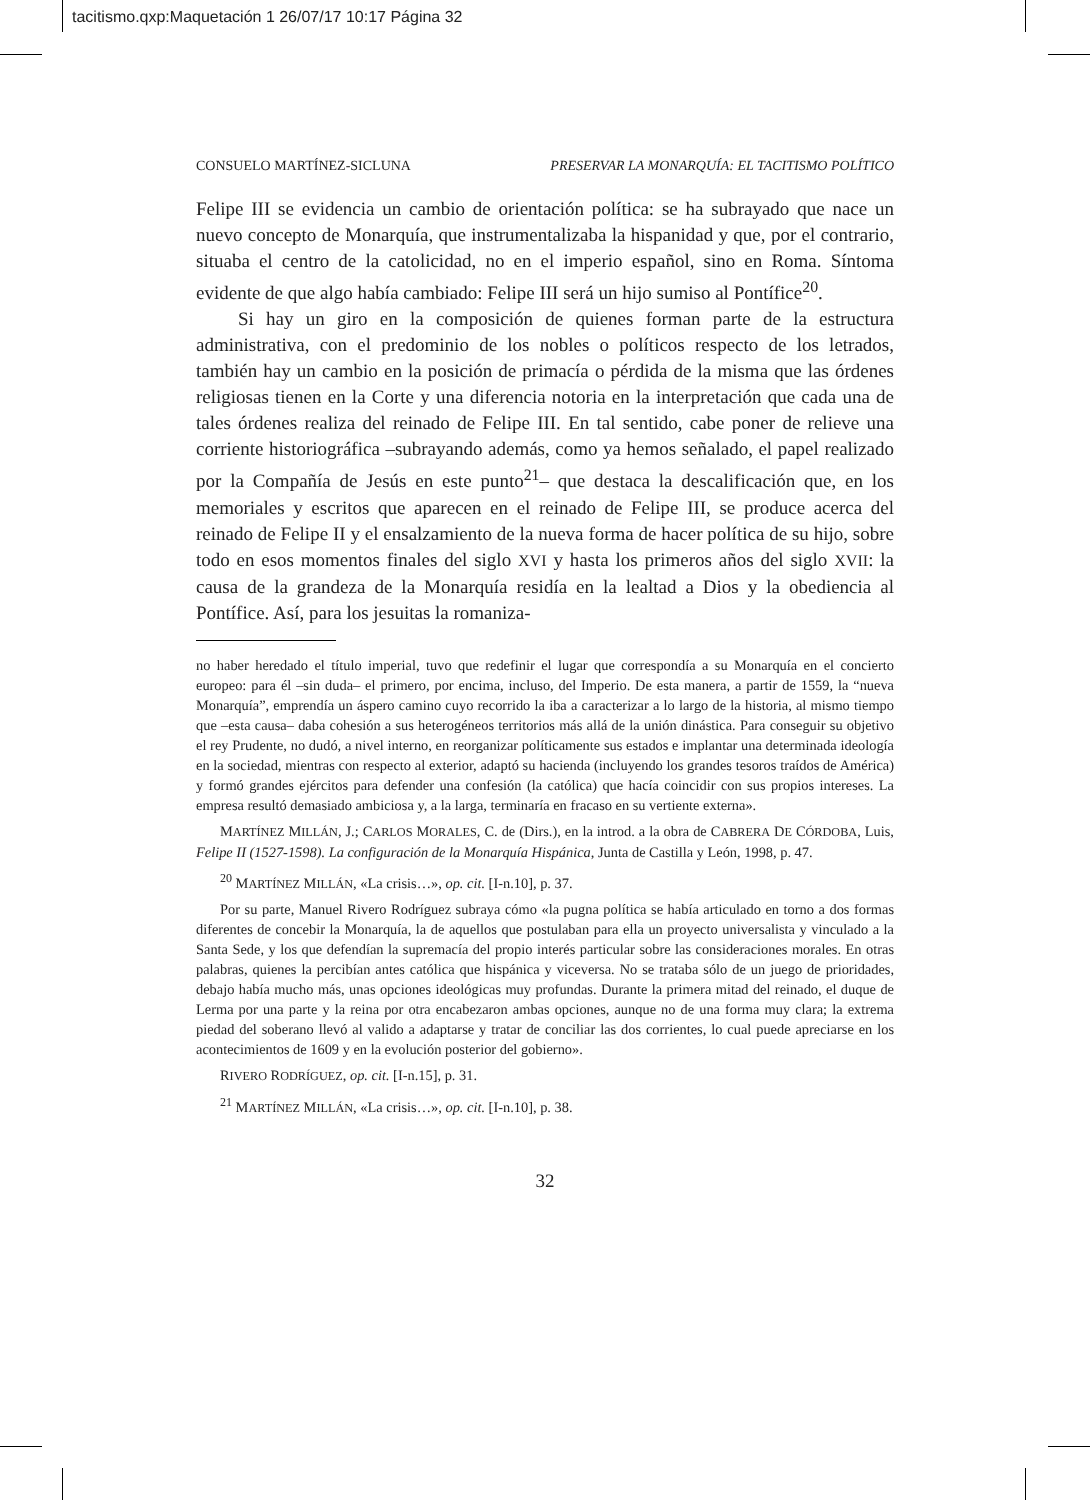tacitismo.qxp:Maquetación 1 26/07/17 10:17 Página 32
CONSUELO MARTÍNEZ-SICLUNA PRESERVAR LA MONARQUÍA: EL TACITISMO POLÍTICO
Felipe III se evidencia un cambio de orientación política: se ha subrayado que nace un nuevo concepto de Monarquía, que instrumentalizaba la hispanidad y que, por el contrario, situaba el centro de la catolicidad, no en el imperio español, sino en Roma. Síntoma evidente de que algo había cambiado: Felipe III será un hijo sumiso al Pontífice<sup>20</sup>.
Si hay un giro en la composición de quienes forman parte de la estructura administrativa, con el predominio de los nobles o políticos respecto de los letrados, también hay un cambio en la posición de primacía o pérdida de la misma que las órdenes religiosas tienen en la Corte y una diferencia notoria en la interpretación que cada una de tales órdenes realiza del reinado de Felipe III. En tal sentido, cabe poner de relieve una corriente historiográfica –subrayando además, como ya hemos señalado, el papel realizado por la Compañía de Jesús en este punto<sup>21</sup>– que destaca la descalificación que, en los memoriales y escritos que aparecen en el reinado de Felipe III, se produce acerca del reinado de Felipe II y el ensalzamiento de la nueva forma de hacer política de su hijo, sobre todo en esos momentos finales del siglo XVI y hasta los primeros años del siglo XVII: la causa de la grandeza de la Monarquía residía en la lealtad a Dios y la obediencia al Pontífice. Así, para los jesuitas la romaniza-
no haber heredado el título imperial, tuvo que redefinir el lugar que correspondía a su Monarquía en el concierto europeo: para él –sin duda– el primero, por encima, incluso, del Imperio. De esta manera, a partir de 1559, la “nueva Monarquía”, emprendía un áspero camino cuyo recorrido la iba a caracterizar a lo largo de la historia, al mismo tiempo que –esta causa– daba cohesión a sus heterogéneos territorios más allá de la unión dinástica. Para conseguir su objetivo el rey Prudente, no dudó, a nivel interno, en reorganizar políticamente sus estados e implantar una determinada ideología en la sociedad, mientras con respecto al exterior, adaptó su hacienda (incluyendo los grandes tesoros traídos de América) y formó grandes ejércitos para defender una confesión (la católica) que hacía coincidir con sus propios intereses. La empresa resultó demasiado ambiciosa y, a la larga, terminaría en fracaso en su vertiente externa».
MARTÍNEZ MILLÁN, J.; CARLOS MORALES, C. de (Dirs.), en la introd. a la obra de CABRERA DE CÓRDOBA, Luis, Felipe II (1527-1598). La configuración de la Monarquía Hispánica, Junta de Castilla y León, 1998, p. 47.
<sup>20</sup> MARTÍNEZ MILLÁN, «La crisis…», op. cit. [I-n.10], p. 37.
Por su parte, Manuel Rivero Rodríguez subraya cómo «la pugna política se había articulado en torno a dos formas diferentes de concebir la Monarquía, la de aquellos que postulaban para ella un proyecto universalista y vinculado a la Santa Sede, y los que defendían la supremacía del propio interés particular sobre las consideraciones morales. En otras palabras, quienes la percibían antes católica que hispánica y viceversa. No se trataba sólo de un juego de prioridades, debajo había mucho más, unas opciones ideológicas muy profundas. Durante la primera mitad del reinado, el duque de Lerma por una parte y la reina por otra encabezaron ambas opciones, aunque no de una forma muy clara; la extrema piedad del soberano llevó al valido a adaptarse y tratar de conciliar las dos corrientes, lo cual puede apreciarse en los acontecimientos de 1609 y en la evolución posterior del gobierno».
RIVERO RODRÍGUEZ, op. cit. [I-n.15], p. 31.
<sup>21</sup> MARTÍNEZ MILLÁN, «La crisis…», op. cit. [I-n.10], p. 38.
32